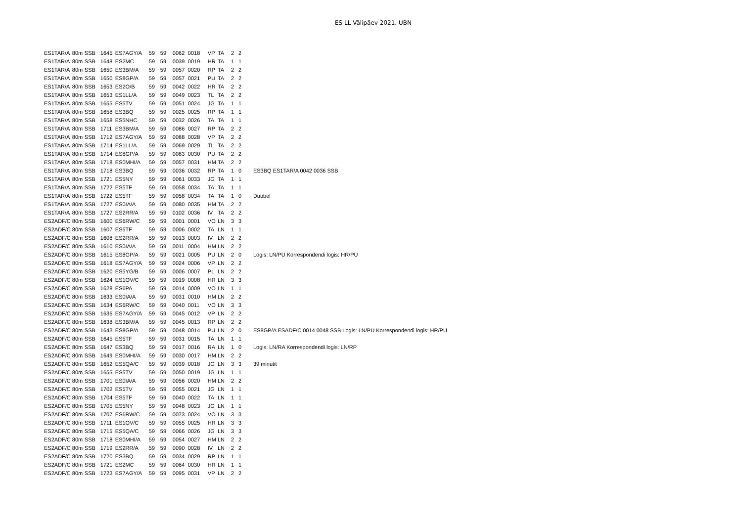ES LL Välipäev 2021. UBN
| ES1TAR/A | 80m | SSB | 1645 | ES7AGY/A | 59 | 59 | 0062 | 0018 | VP | TA | 2 | 2 | |
| ES1TAR/A | 80m | SSB | 1648 | ES2MC | 59 | 59 | 0039 | 0019 | HR | TA | 1 | 1 | |
| ES1TAR/A | 80m | SSB | 1650 | ES3BM/A | 59 | 59 | 0057 | 0020 | RP | TA | 2 | 2 | |
| ES1TAR/A | 80m | SSB | 1650 | ES8GP/A | 59 | 59 | 0057 | 0021 | PU | TA | 2 | 2 | |
| ES1TAR/A | 80m | SSB | 1653 | ES2O/B | 59 | 59 | 0042 | 0022 | HR | TA | 2 | 2 | |
| ES1TAR/A | 80m | SSB | 1653 | ES1LL/A | 59 | 59 | 0049 | 0023 | TL | TA | 2 | 2 | |
| ES1TAR/A | 80m | SSB | 1655 | ES5TV | 59 | 59 | 0051 | 0024 | JG | TA | 1 | 1 | |
| ES1TAR/A | 80m | SSB | 1658 | ES3BQ | 59 | 59 | 0025 | 0025 | RP | TA | 1 | 1 | |
| ES1TAR/A | 80m | SSB | 1658 | ES5NHC | 59 | 59 | 0032 | 0026 | TA | TA | 1 | 1 | |
| ES1TAR/A | 80m | SSB | 1711 | ES3BM/A | 59 | 59 | 0086 | 0027 | RP | TA | 2 | 2 | |
| ES1TAR/A | 80m | SSB | 1712 | ES7AGY/A | 59 | 59 | 0088 | 0028 | VP | TA | 2 | 2 | |
| ES1TAR/A | 80m | SSB | 1714 | ES1LL/A | 59 | 59 | 0069 | 0029 | TL | TA | 2 | 2 | |
| ES1TAR/A | 80m | SSB | 1714 | ES8GP/A | 59 | 59 | 0083 | 0030 | PU | TA | 2 | 2 | |
| ES1TAR/A | 80m | SSB | 1718 | ES0MHI/A | 59 | 59 | 0057 | 0031 | HM | TA | 2 | 2 | |
| ES1TAR/A | 80m | SSB | 1718 | ES3BQ | 59 | 59 | 0036 | 0032 | RP | TA | 1 | 0 | ES3BQ ES1TAR/A 0042 0036 SSB |
| ES1TAR/A | 80m | SSB | 1721 | ES5NY | 59 | 59 | 0061 | 0033 | JG | TA | 1 | 1 | |
| ES1TAR/A | 80m | SSB | 1722 | ES5TF | 59 | 59 | 0058 | 0034 | TA | TA | 1 | 1 | |
| ES1TAR/A | 80m | SSB | 1722 | ES5TF | 59 | 59 | 0058 | 0034 | TA | TA | 1 | 0 | Duubel |
| ES1TAR/A | 80m | SSB | 1727 | ES0IA/A | 59 | 59 | 0080 | 0035 | HM | TA | 2 | 2 | |
| ES1TAR/A | 80m | SSB | 1727 | ES2RR/A | 59 | 59 | 0102 | 0036 | IV | TA | 2 | 2 | |
| ES2ADF/C | 80m | SSB | 1600 | ES6RW/C | 59 | 59 | 0001 | 0001 | VO | LN | 3 | 3 | |
| ES2ADF/C | 80m | SSB | 1607 | ES5TF | 59 | 59 | 0006 | 0002 | TA | LN | 1 | 1 | |
| ES2ADF/C | 80m | SSB | 1608 | ES2RR/A | 59 | 59 | 0013 | 0003 | IV | LN | 2 | 2 | |
| ES2ADF/C | 80m | SSB | 1610 | ES0IA/A | 59 | 59 | 0011 | 0004 | HM | LN | 2 | 2 | |
| ES2ADF/C | 80m | SSB | 1615 | ES8GP/A | 59 | 59 | 0021 | 0005 | PU | LN | 2 | 0 | Logis: LN/PU Korrespondendi logis: HR/PU |
| ES2ADF/C | 80m | SSB | 1618 | ES7AGY/A | 59 | 59 | 0024 | 0006 | VP | LN | 2 | 2 | |
| ES2ADF/C | 80m | SSB | 1620 | ES5YG/B | 59 | 59 | 0006 | 0007 | PL | LN | 2 | 2 | |
| ES2ADF/C | 80m | SSB | 1624 | ES1OV/C | 59 | 59 | 0019 | 0008 | HR | LN | 3 | 3 | |
| ES2ADF/C | 80m | SSB | 1628 | ES6PA | 59 | 59 | 0014 | 0009 | VO | LN | 1 | 1 | |
| ES2ADF/C | 80m | SSB | 1633 | ES0IA/A | 59 | 59 | 0031 | 0010 | HM | LN | 2 | 2 | |
| ES2ADF/C | 80m | SSB | 1634 | ES6RW/C | 59 | 59 | 0040 | 0011 | VO | LN | 3 | 3 | |
| ES2ADF/C | 80m | SSB | 1636 | ES7AGY/A | 59 | 59 | 0045 | 0012 | VP | LN | 2 | 2 | |
| ES2ADF/C | 80m | SSB | 1638 | ES3BM/A | 59 | 59 | 0045 | 0013 | RP | LN | 2 | 2 | |
| ES2ADF/C | 80m | SSB | 1643 | ES8GP/A | 59 | 59 | 0048 | 0014 | PU | LN | 2 | 0 | ES8GP/A ESADF/C 0014 0048 SSB Logis: LN/PU Korrespondendi logis: HR/PU |
| ES2ADF/C | 80m | SSB | 1645 | ES5TF | 59 | 59 | 0031 | 0015 | TA | LN | 1 | 1 | |
| ES2ADF/C | 80m | SSB | 1647 | ES3BQ | 59 | 59 | 0017 | 0016 | RA | LN | 1 | 0 | Logis: LN/RA Korrespondendi logis: LN/RP |
| ES2ADF/C | 80m | SSB | 1649 | ES0MHI/A | 59 | 59 | 0030 | 0017 | HM | LN | 2 | 2 | |
| ES2ADF/C | 80m | SSB | 1652 | ES5QA/C | 59 | 59 | 0039 | 0018 | JG | LN | 3 | 3 | 39 minutit |
| ES2ADF/C | 80m | SSB | 1655 | ES5TV | 59 | 59 | 0050 | 0019 | JG | LN | 1 | 1 | |
| ES2ADF/C | 80m | SSB | 1701 | ES0IA/A | 59 | 59 | 0056 | 0020 | HM | LN | 2 | 2 | |
| ES2ADF/C | 80m | SSB | 1702 | ES5TV | 59 | 59 | 0055 | 0021 | JG | LN | 1 | 1 | |
| ES2ADF/C | 80m | SSB | 1704 | ES5TF | 59 | 59 | 0040 | 0022 | TA | LN | 1 | 1 | |
| ES2ADF/C | 80m | SSB | 1705 | ES5NY | 59 | 59 | 0048 | 0023 | JG | LN | 1 | 1 | |
| ES2ADF/C | 80m | SSB | 1707 | ES6RW/C | 59 | 59 | 0073 | 0024 | VO | LN | 3 | 3 | |
| ES2ADF/C | 80m | SSB | 1711 | ES1OV/C | 59 | 59 | 0055 | 0025 | HR | LN | 3 | 3 | |
| ES2ADF/C | 80m | SSB | 1715 | ES5QA/C | 59 | 59 | 0066 | 0026 | JG | LN | 3 | 3 | |
| ES2ADF/C | 80m | SSB | 1718 | ES0MHI/A | 59 | 59 | 0054 | 0027 | HM | LN | 2 | 2 | |
| ES2ADF/C | 80m | SSB | 1719 | ES2RR/A | 59 | 59 | 0090 | 0028 | IV | LN | 2 | 2 | |
| ES2ADF/C | 80m | SSB | 1720 | ES3BQ | 59 | 59 | 0034 | 0029 | RP | LN | 1 | 1 | |
| ES2ADF/C | 80m | SSB | 1721 | ES2MC | 59 | 59 | 0064 | 0030 | HR | LN | 1 | 1 | |
| ES2ADF/C | 80m | SSB | 1723 | ES7AGY/A | 59 | 59 | 0095 | 0031 | VP | LN | 2 | 2 | |